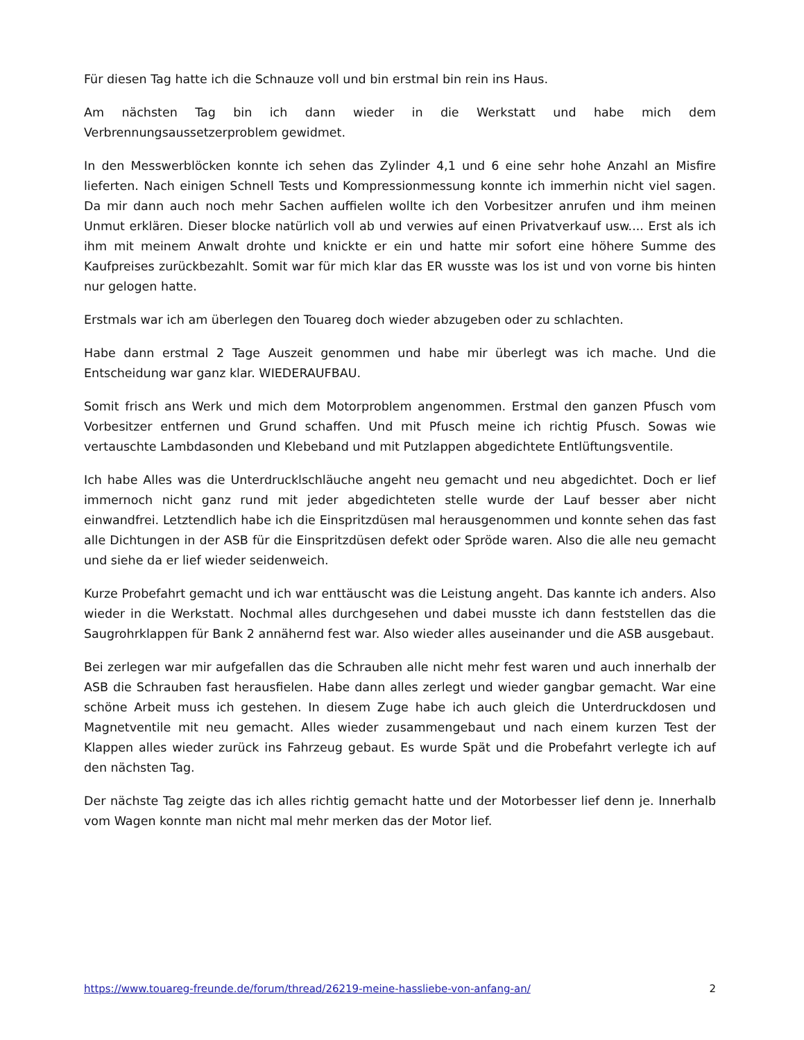Für diesen Tag hatte ich die Schnauze voll und bin erstmal bin rein ins Haus.
Am nächsten Tag bin ich dann wieder in die Werkstatt und habe mich dem Verbrennungsaussetzerproblem gewidmet.
In den Messwerblöcken konnte ich sehen das Zylinder 4,1 und 6 eine sehr hohe Anzahl an Misfire lieferten. Nach einigen Schnell Tests und Kompressionmessung konnte ich immerhin nicht viel sagen. Da mir dann auch noch mehr Sachen auffielen wollte ich den Vorbesitzer anrufen und ihm meinen Unmut erklären. Dieser blocke natürlich voll ab und verwies auf einen Privatverkauf usw.... Erst als ich ihm mit meinem Anwalt drohte und knickte er ein und hatte mir sofort eine höhere Summe des Kaufpreises zurückbezahlt. Somit war für mich klar das ER wusste was los ist und von vorne bis hinten nur gelogen hatte.
Erstmals war ich am überlegen den Touareg doch wieder abzugeben oder zu schlachten.
Habe dann erstmal 2 Tage Auszeit genommen und habe mir überlegt was ich mache. Und die Entscheidung war ganz klar. WIEDERAUFBAU.
Somit frisch ans Werk und mich dem Motorproblem angenommen. Erstmal den ganzen Pfusch vom Vorbesitzer entfernen und Grund schaffen. Und mit Pfusch meine ich richtig Pfusch. Sowas wie vertauschte Lambdasonden und Klebeband und mit Putzlappen abgedichtete Entlüftungsventile.
Ich habe Alles was die Unterdrucklschläuche angeht neu gemacht und neu abgedichtet. Doch er lief immernoch nicht ganz rund mit jeder abgedichteten stelle wurde der Lauf besser aber nicht einwandfrei. Letztendlich habe ich die Einspritzdüsen mal herausgenommen und konnte sehen das fast alle Dichtungen in der ASB für die Einspritzdüsen defekt oder Spröde waren. Also die alle neu gemacht und siehe da er lief wieder seidenweich.
Kurze Probefahrt gemacht und ich war enttäuscht was die Leistung angeht. Das kannte ich anders. Also wieder in die Werkstatt. Nochmal alles durchgesehen und dabei musste ich dann feststellen das die Saugrohrklappen für Bank 2 annähernd fest war. Also wieder alles auseinander und die ASB ausgebaut.
Bei zerlegen war mir aufgefallen das die Schrauben alle nicht mehr fest waren und auch innerhalb der ASB die Schrauben fast herausfielen. Habe dann alles zerlegt und wieder gangbar gemacht. War eine schöne Arbeit muss ich gestehen. In diesem Zuge habe ich auch gleich die Unterdruckdosen und Magnetventile mit neu gemacht. Alles wieder zusammengebaut und nach einem kurzen Test der Klappen alles wieder zurück ins Fahrzeug gebaut. Es wurde Spät und die Probefahrt verlegte ich auf den nächsten Tag.
Der nächste Tag zeigte das ich alles richtig gemacht hatte und der Motorbesser lief denn je. Innerhalb vom Wagen konnte man nicht mal mehr merken das der Motor lief.
https://www.touareg-freunde.de/forum/thread/26219-meine-hassliebe-von-anfang-an/ 2